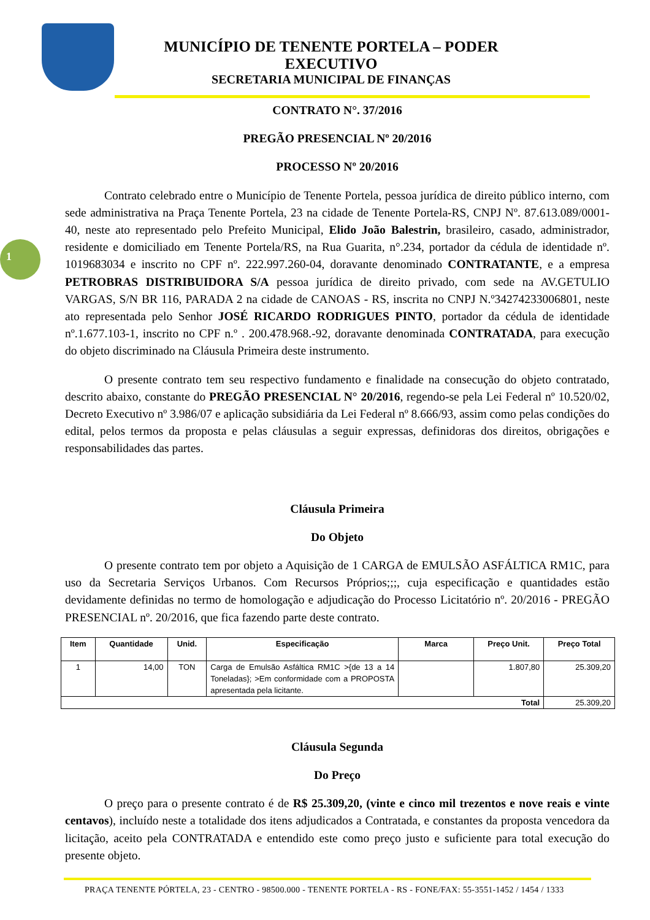1
MUNICÍPIO DE TENENTE PORTELA – PODER EXECUTIVO
SECRETARIA MUNICIPAL DE FINANÇAS
CONTRATO N°. 37/2016
PREGÃO PRESENCIAL Nº 20/2016
PROCESSO Nº 20/2016
Contrato celebrado entre o Município de Tenente Portela, pessoa jurídica de direito público interno, com sede administrativa na Praça Tenente Portela, 23 na cidade de Tenente Portela-RS, CNPJ Nº. 87.613.089/0001-40, neste ato representado pelo Prefeito Municipal, Elido João Balestrin, brasileiro, casado, administrador, residente e domiciliado em Tenente Portela/RS, na Rua Guarita, n°.234, portador da cédula de identidade nº. 1019683034 e inscrito no CPF nº. 222.997.260-04, doravante denominado CONTRATANTE, e a empresa PETROBRAS DISTRIBUIDORA S/A pessoa jurídica de direito privado, com sede na AV.GETULIO VARGAS, S/N BR 116, PARADA 2 na cidade de CANOAS - RS, inscrita no CNPJ N.º34274233006801, neste ato representada pelo Senhor JOSÉ RICARDO RODRIGUES PINTO, portador da cédula de identidade nº.1.677.103-1, inscrito no CPF n.º . 200.478.968.-92, doravante denominada CONTRATADA, para execução do objeto discriminado na Cláusula Primeira deste instrumento.
O presente contrato tem seu respectivo fundamento e finalidade na consecução do objeto contratado, descrito abaixo, constante do PREGÃO PRESENCIAL N° 20/2016, regendo-se pela Lei Federal nº 10.520/02, Decreto Executivo nº 3.986/07 e aplicação subsidiária da Lei Federal nº 8.666/93, assim como pelas condições do edital, pelos termos da proposta e pelas cláusulas a seguir expressas, definidoras dos direitos, obrigações e responsabilidades das partes.
Cláusula Primeira
Do Objeto
O presente contrato tem por objeto a Aquisição de 1 CARGA de EMULSÃO ASFÁLTICA RM1C, para uso da Secretaria Serviços Urbanos. Com Recursos Próprios;;;, cuja especificação e quantidades estão devidamente definidas no termo de homologação e adjudicação do Processo Licitatório nº. 20/2016 - PREGÃO PRESENCIAL nº. 20/2016, que fica fazendo parte deste contrato.
| Item | Quantidade | Unid. | Especificação | Marca | Preço Unit. | Preço Total |
| --- | --- | --- | --- | --- | --- | --- |
| 1 | 14,00 | TON | Carga de Emulsão Asfáltica RM1C >{de 13 a 14 Toneladas}; >Em conformidade com a PROPOSTA apresentada pela licitante. | | 1.807,80 | 25.309,20 |
| Total | | | | | | 25.309,20 |
Cláusula Segunda
Do Preço
O preço para o presente contrato é de R$ 25.309,20, (vinte e cinco mil trezentos e nove reais e vinte centavos), incluído neste a totalidade dos itens adjudicados a Contratada, e constantes da proposta vencedora da licitação, aceito pela CONTRATADA e entendido este como preço justo e suficiente para total execução do presente objeto.
PRAÇA TENENTE PÓRTELA, 23 - CENTRO - 98500.000 - TENENTE PORTELA - RS - FONE/FAX: 55-3551-1452 / 1454 / 1333